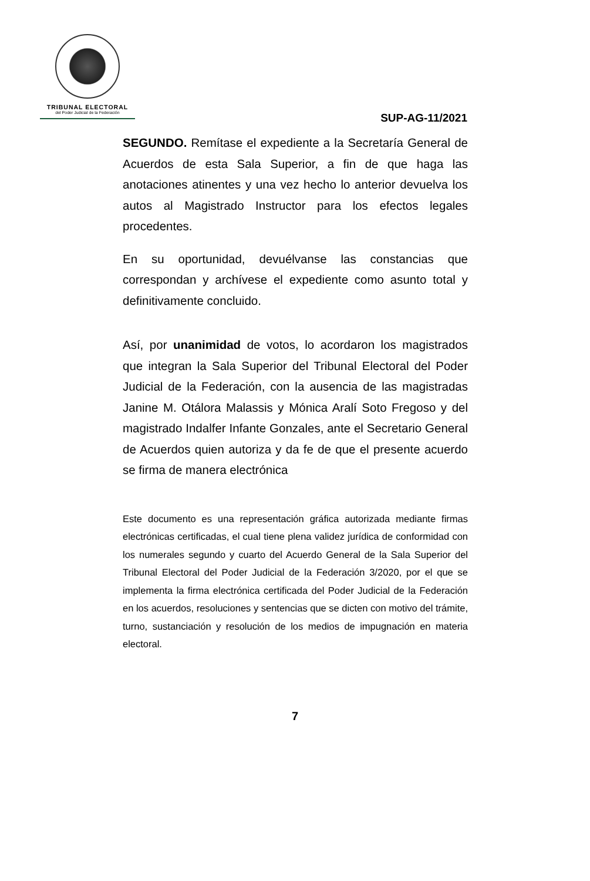TRIBUNAL ELECTORAL
del Poder Judicial de la Federación
SUP-AG-11/2021
SEGUNDO. Remítase el expediente a la Secretaría General de Acuerdos de esta Sala Superior, a fin de que haga las anotaciones atinentes y una vez hecho lo anterior devuelva los autos al Magistrado Instructor para los efectos legales procedentes.
En su oportunidad, devuélvanse las constancias que correspondan y archívese el expediente como asunto total y definitivamente concluido.
Así, por unanimidad de votos, lo acordaron los magistrados que integran la Sala Superior del Tribunal Electoral del Poder Judicial de la Federación, con la ausencia de las magistradas Janine M. Otálora Malassis y Mónica Aralí Soto Fregoso y del magistrado Indalfer Infante Gonzales, ante el Secretario General de Acuerdos quien autoriza y da fe de que el presente acuerdo se firma de manera electrónica
Este documento es una representación gráfica autorizada mediante firmas electrónicas certificadas, el cual tiene plena validez jurídica de conformidad con los numerales segundo y cuarto del Acuerdo General de la Sala Superior del Tribunal Electoral del Poder Judicial de la Federación 3/2020, por el que se implementa la firma electrónica certificada del Poder Judicial de la Federación en los acuerdos, resoluciones y sentencias que se dicten con motivo del trámite, turno, sustanciación y resolución de los medios de impugnación en materia electoral.
7